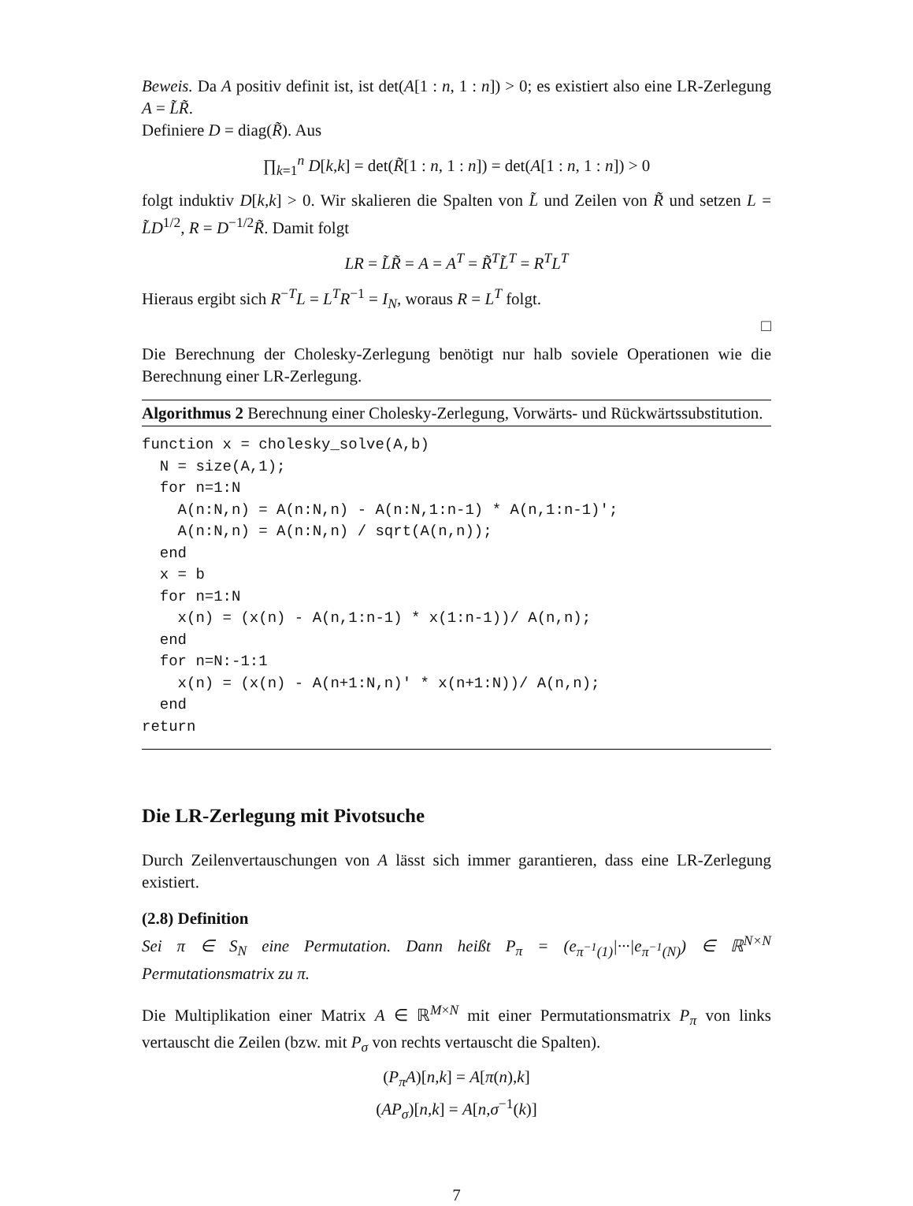Beweis. Da A positiv definit ist, ist det(A[1 : n, 1 : n]) > 0; es existiert also eine LR-Zerlegung A = L̃R̃.
Definiere D = diag(R̃). Aus
∏<sub>k=1</sub><sup>n</sup> D[k,k] = det(R̃[1 : n, 1 : n]) = det(A[1 : n, 1 : n]) > 0
folgt induktiv D[k,k] > 0. Wir skalieren die Spalten von L̃ und Zeilen von R̃ und setzen L = L̃D<sup>1/2</sup>, R = D<sup>−1/2</sup>R̃. Damit folgt
LR = L̃R̃ = A = A<sup>T</sup> = R̃<sup>T</sup>L̃<sup>T</sup> = R<sup>T</sup>L<sup>T</sup>
Hieraus ergibt sich R<sup>−T</sup>L = L<sup>T</sup>R<sup>−1</sup> = I<sub>N</sub>, woraus R = L<sup>T</sup> folgt.
□
Die Berechnung der Cholesky-Zerlegung benötigt nur halb soviele Operationen wie die Berechnung einer LR-Zerlegung.
Algorithmus 2 Berechnung einer Cholesky-Zerlegung, Vorwärts- und Rückwärtssubstitution.
function x = cholesky_solve(A,b)
  N = size(A,1);
  for n=1:N
    A(n:N,n) = A(n:N,n) - A(n:N,1:n-1) * A(n,1:n-1)';
    A(n:N,n) = A(n:N,n) / sqrt(A(n,n));
  end
  x = b
  for n=1:N
    x(n) = (x(n) - A(n,1:n-1) * x(1:n-1))/ A(n,n);
  end
  for n=N:-1:1
    x(n) = (x(n) - A(n+1:N,n)' * x(n+1:N))/ A(n,n);
  end
return
Die LR-Zerlegung mit Pivotsuche
Durch Zeilenvertauschungen von A lässt sich immer garantieren, dass eine LR-Zerlegung existiert.
(2.8) Definition
Sei π ∈ S<sub>N</sub> eine Permutation. Dann heißt P<sub>π</sub> = (e<sub>π<sup>−1</sup>(1)</sub>|···|e<sub>π<sup>−1</sup>(N)</sub>) ∈ ℝ<sup>N×N</sup> Permutationsmatrix zu π.
Die Multiplikation einer Matrix A ∈ ℝ<sup>M×N</sup> mit einer Permutationsmatrix P<sub>π</sub> von links vertauscht die Zeilen (bzw. mit P<sub>σ</sub> von rechts vertauscht die Spalten).
(P<sub>π</sub>A)[n,k] = A[π(n),k]
(AP<sub>σ</sub>)[n,k] = A[n,σ<sup>−1</sup>(k)]
7